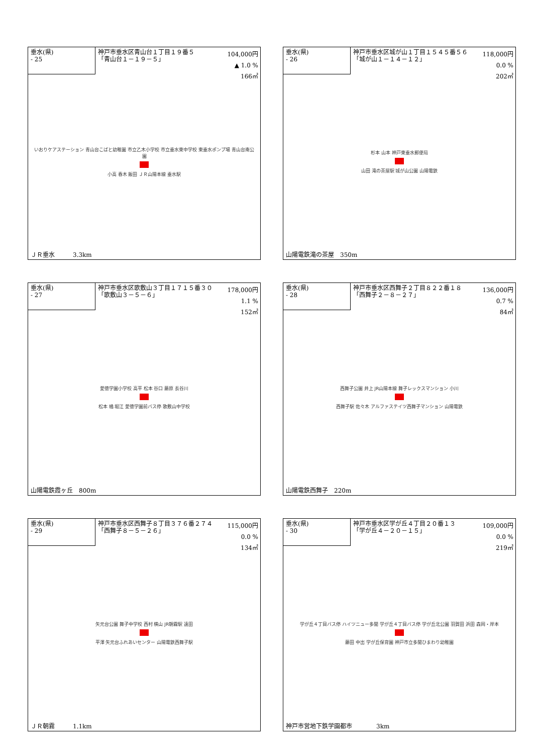垂水(県)
- 25
神戸市垂水区青山台１丁目１９番５
「青山台１－１９－５」
104,000円
▲ 1.0 %
166㎡
いおりケアステーション 青山台こばと幼稚園 市立乙木小学校 市立垂水東中学校 東垂水ポンプ場 青山台南公園
小高 春木 飯田 ＪＲ山陽本線 垂水駅
ＪＲ垂水　　　3.3km
垂水(県)
- 26
神戸市垂水区城が山１丁目１５４５番５６
「城が山１－１４－１２」
118,000円
0.0 %
202㎡
杉本 山本 神戸東垂水郵便局
山田 滝の茶屋駅 城が山公園 山陽電鉄
山陽電鉄滝の茶屋　350m
垂水(県)
- 27
神戸市垂水区歌敷山３丁目１７１５番３０
「歌敷山３－５－６」
178,000円
1.1 %
152㎡
愛徳学園小学校 高平 松本 谷口 藤原 長谷川
松本 橘 堀江 愛徳学園前バス停 歌敷山中学校
山陽電鉄霞ヶ丘　800m
垂水(県)
- 28
神戸市垂水区西舞子２丁目８２２番１８
「西舞子２－８－２７」
136,000円
0.7 %
84㎡
西舞子公園 井上 JR山陽本線 舞子レックスマンション 小川
西舞子駅 佐々木 アルファステイツ西舞子マンション 山陽電鉄
山陽電鉄西舞子　220m
垂水(県)
- 29
神戸市垂水区西舞子８丁目３７６番２７４
「西舞子８－５－２６」
115,000円
0.0 %
134㎡
矢元台公園 舞子中学校 西村 横山 JR朝霧駅 遠田
平澤 矢元台ふれあいセンター 山陽電鉄西舞子駅
ＪＲ朝霧　　　1.1km
垂水(県)
- 30
神戸市垂水区学が丘４丁目２０番１３
「学が丘４－２０－１５」
109,000円
0.0 %
219㎡
学が丘４丁目バス停 ハイツニュー多聞 学が丘４丁目バス停 学が丘北公園 羽賀田 浜田 森岡・岸本
藤田 中出 学が丘保育園 神戸市立多聞ひまわり幼稚園
神戸市営地下鉄学園都市　　　　3km